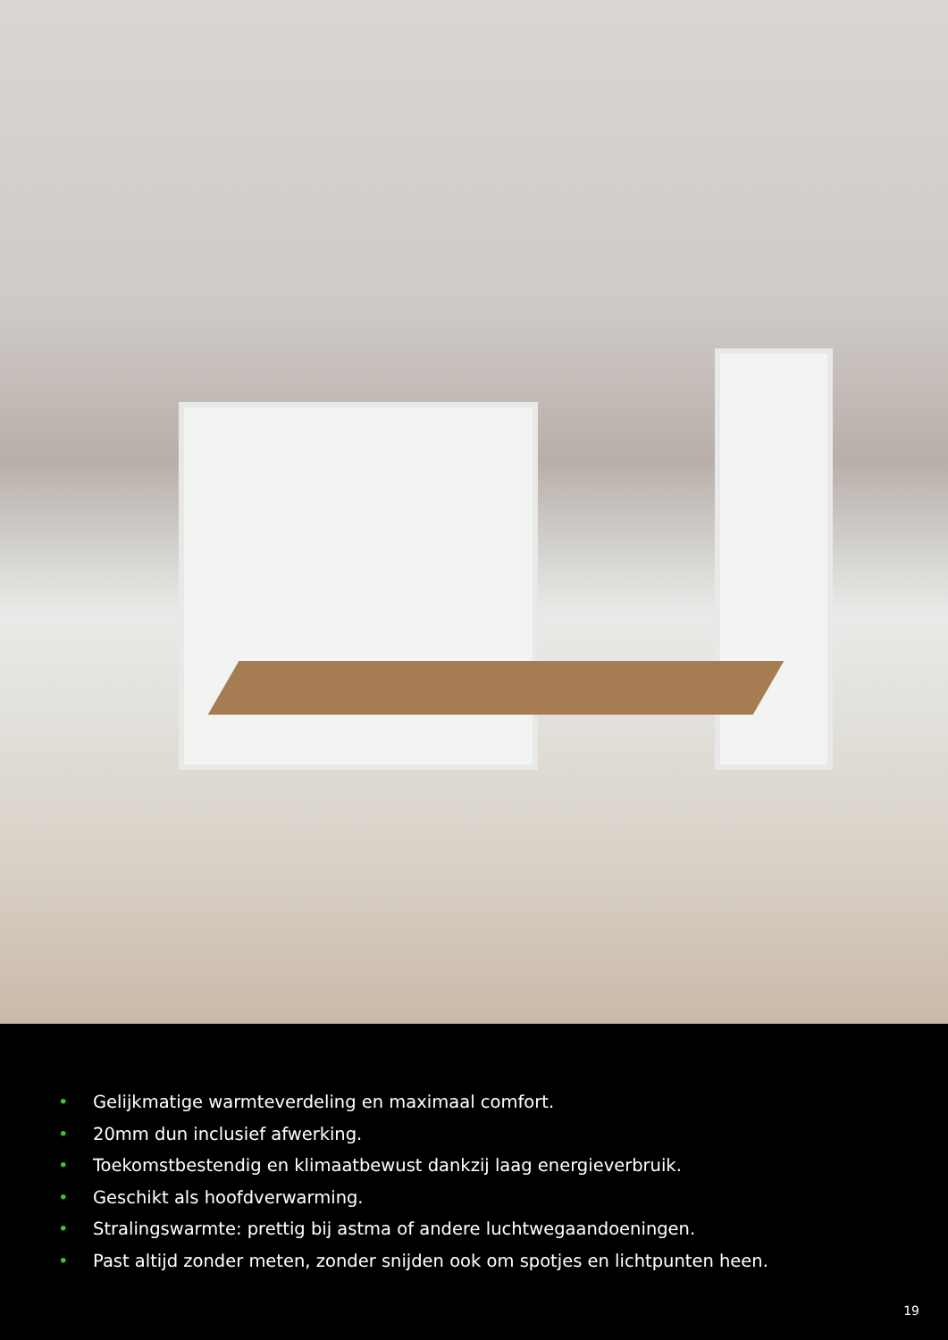• Gelijkmatige warmteverdeling en maximaal comfort.
• 20mm dun inclusief afwerking.
• Toekomstbestendig en klimaatbewust dankzij laag energieverbruik.
• Geschikt als hoofdverwarming.
• Stralingswarmte: prettig bij astma of andere luchtwegaandoeningen.
• Past altijd zonder meten, zonder snijden ook om spotjes en lichtpunten heen.
19